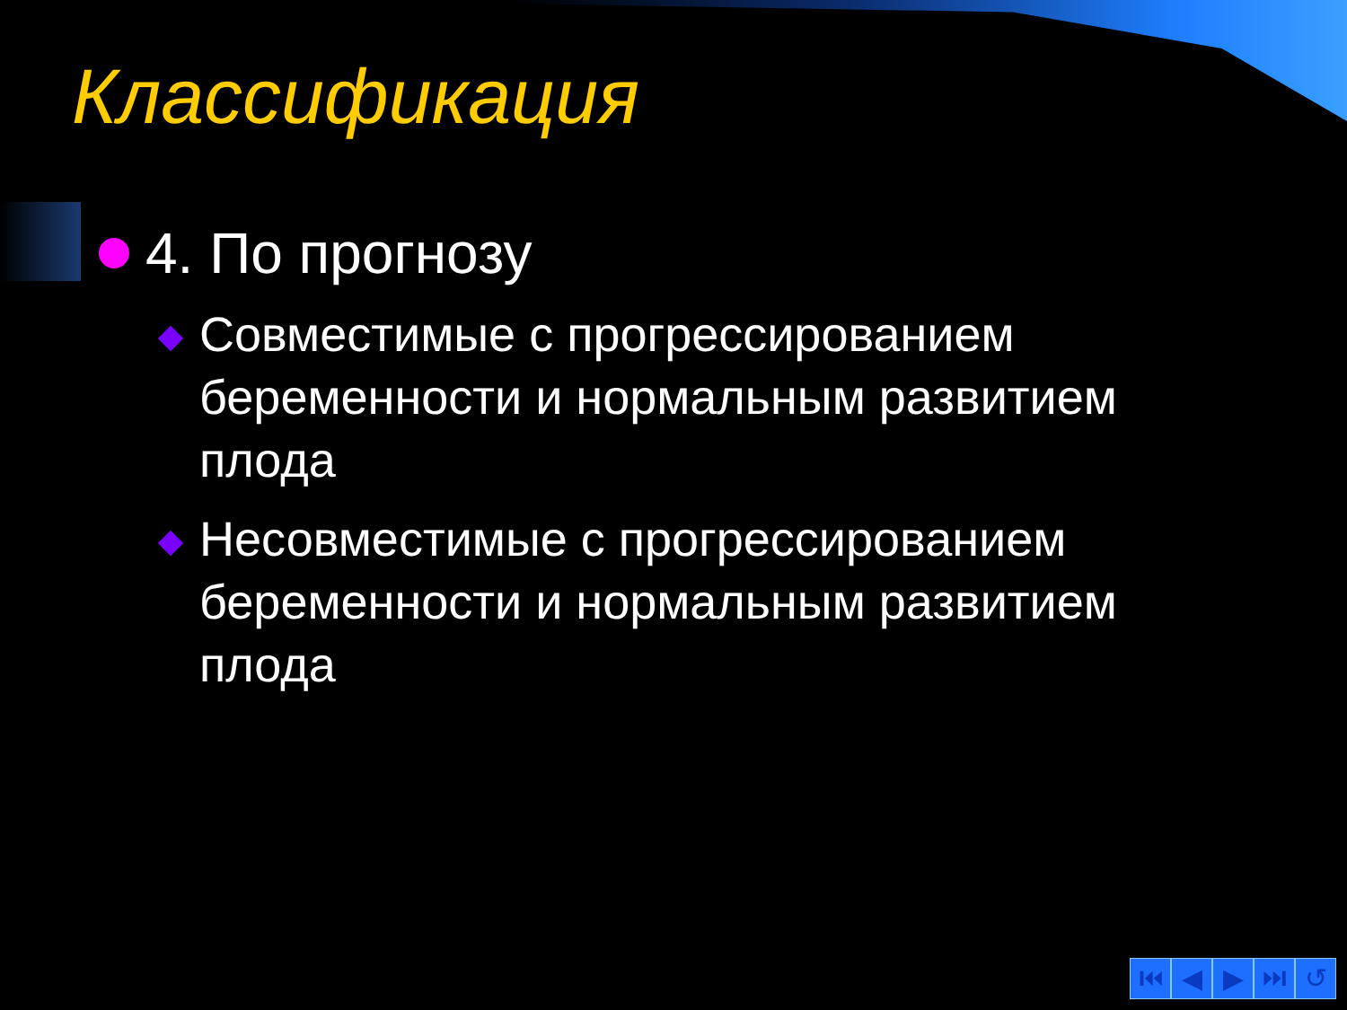Классификация
4. По прогнозу
Совместимые с прогрессированием беременности и нормальным развитием плода
Несовместимые с прогрессированием беременности и нормальным развитием плода
⏮ ◀ ▶ ⏭ ↺